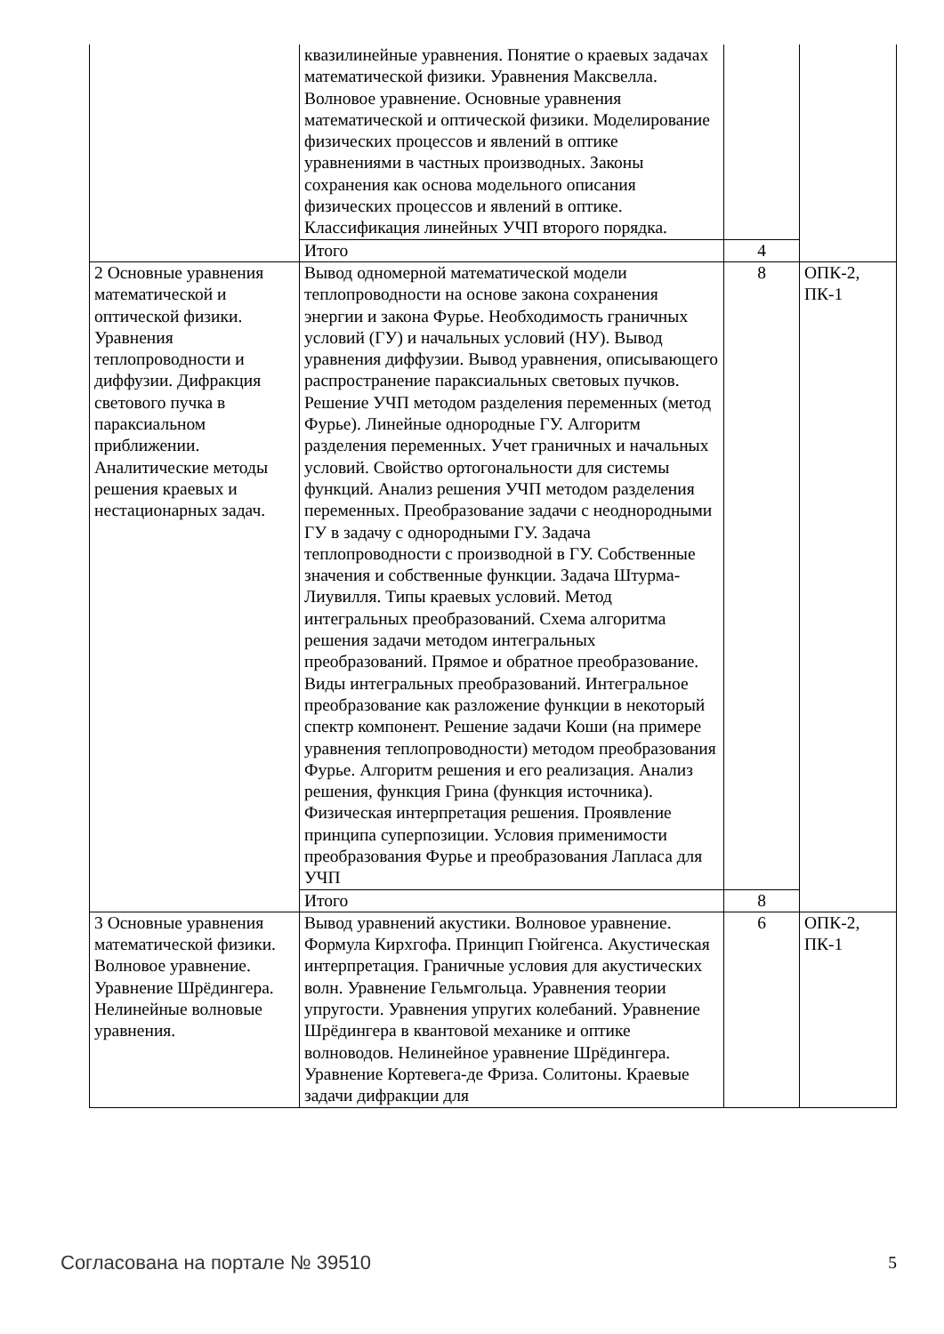| | квазилинейные уравнения. Понятие о краевых задачах математической физики. Уравнения Максвелла. Волновое уравнение. Основные уравнения математической и оптической физики. Моделирование физических процессов и явлений в оптике уравнениями в частных производных. Законы сохранения как основа модельного описания физических процессов и явлений в оптике. Классификация линейных УЧП второго порядка. | | |
| | Итого | 4 | |
| 2 Основные уравнения математической и оптической физики. Уравнения теплопроводности и диффузии. Дифракция светового пучка в параксиальном приближении. Аналитические методы решения краевых и нестационарных задач. | Вывод одномерной математической модели теплопроводности на основе закона сохранения энергии и закона Фурье. Необходимость граничных условий (ГУ) и начальных условий (НУ). Вывод уравнения диффузии. Вывод уравнения, описывающего распространение параксиальных световых пучков. Решение УЧП методом разделения переменных (метод Фурье). Линейные однородные ГУ. Алгоритм разделения переменных. Учет граничных и начальных условий. Свойство ортогональности для системы функций. Анализ решения УЧП методом разделения переменных. Преобразование задачи с неоднородными ГУ в задачу с однородными ГУ. Задача теплопроводности с производной в ГУ. Собственные значения и собственные функции. Задача Штурма-Лиувилля. Типы краевых условий. Метод интегральных преобразований. Схема алгоритма решения задачи методом интегральных преобразований. Прямое и обратное преобразование. Виды интегральных преобразований. Интегральное преобразование как разложение функции в некоторый спектр компонент. Решение задачи Коши (на примере уравнения теплопроводности) методом преобразования Фурье. Алгоритм решения и его реализация. Анализ решения, функция Грина (функция источника). Физическая интерпретация решения. Проявление принципа суперпозиции. Условия применимости преобразования Фурье и преобразования Лапласа для УЧП | 8 | ОПК-2, ПК-1 |
| | Итого | 8 | |
| 3 Основные уравнения математической физики. Волновое уравнение. Уравнение Шрёдингера. Нелинейные волновые уравнения. | Вывод уравнений акустики. Волновое уравнение. Формула Кирхгофа. Принцип Гюйгенса. Акустическая интерпретация. Граничные условия для акустических волн. Уравнение Гельмгольца. Уравнения теории упругости. Уравнения упругих колебаний. Уравнение Шрёдингера в квантовой механике и оптике волноводов. Нелинейное уравнение Шрёдингера. Уравнение Кортевега-де Фриза. Солитоны. Краевые задачи дифракции для | 6 | ОПК-2, ПК-1 |
Согласована на портале № 39510 5